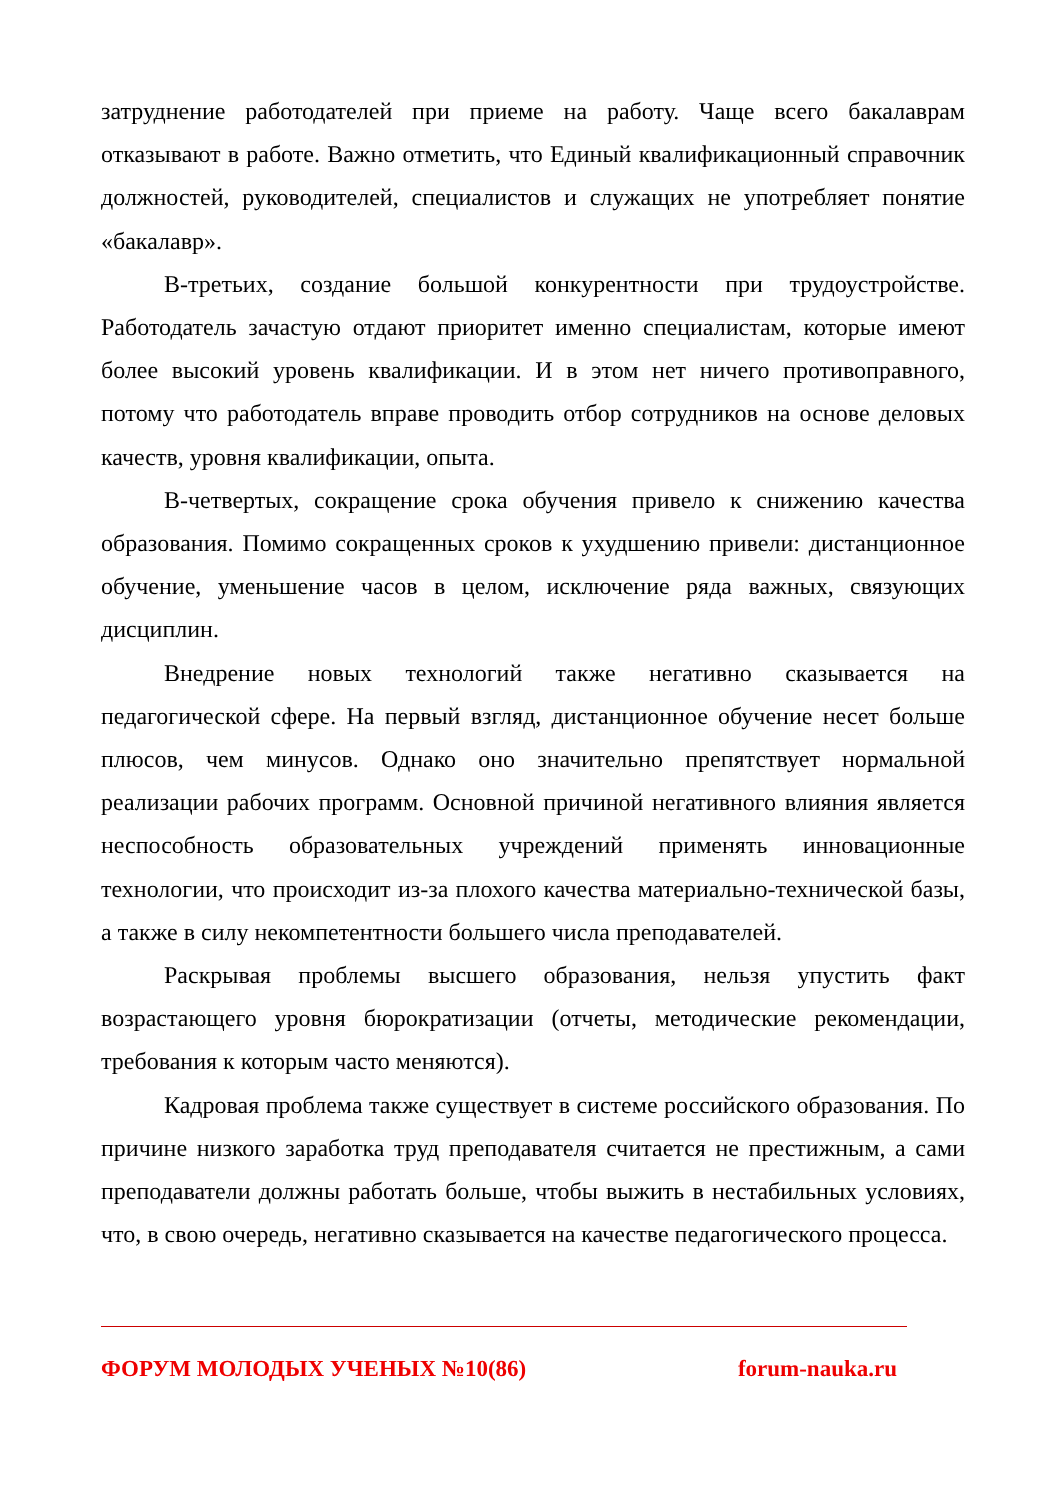затруднение работодателей при приеме на работу. Чаще всего бакалаврам отказывают в работе. Важно отметить, что Единый квалификационный справочник должностей, руководителей, специалистов и служащих не употребляет понятие «бакалавр».
В-третьих, создание большой конкурентности при трудоустройстве. Работодатель зачастую отдают приоритет именно специалистам, которые имеют более высокий уровень квалификации. И в этом нет ничего противоправного, потому что работодатель вправе проводить отбор сотрудников на основе деловых качеств, уровня квалификации, опыта.
В-четвертых, сокращение срока обучения привело к снижению качества образования. Помимо сокращенных сроков к ухудшению привели: дистанционное обучение, уменьшение часов в целом, исключение ряда важных, связующих дисциплин.
Внедрение новых технологий также негативно сказывается на педагогической сфере. На первый взгляд, дистанционное обучение несет больше плюсов, чем минусов. Однако оно значительно препятствует нормальной реализации рабочих программ. Основной причиной негативного влияния является неспособность образовательных учреждений применять инновационные технологии, что происходит из-за плохого качества материально-технической базы, а также в силу некомпетентности большего числа преподавателей.
Раскрывая проблемы высшего образования, нельзя упустить факт возрастающего уровня бюрократизации (отчеты, методические рекомендации, требования к которым часто меняются).
Кадровая проблема также существует в системе российского образования. По причине низкого заработка труд преподавателя считается не престижным, а сами преподаватели должны работать больше, чтобы выжить в нестабильных условиях, что, в свою очередь, негативно сказывается на качестве педагогического процесса.
ФОРУМ МОЛОДЫХ УЧЕНЫХ №10(86) forum-nauka.ru